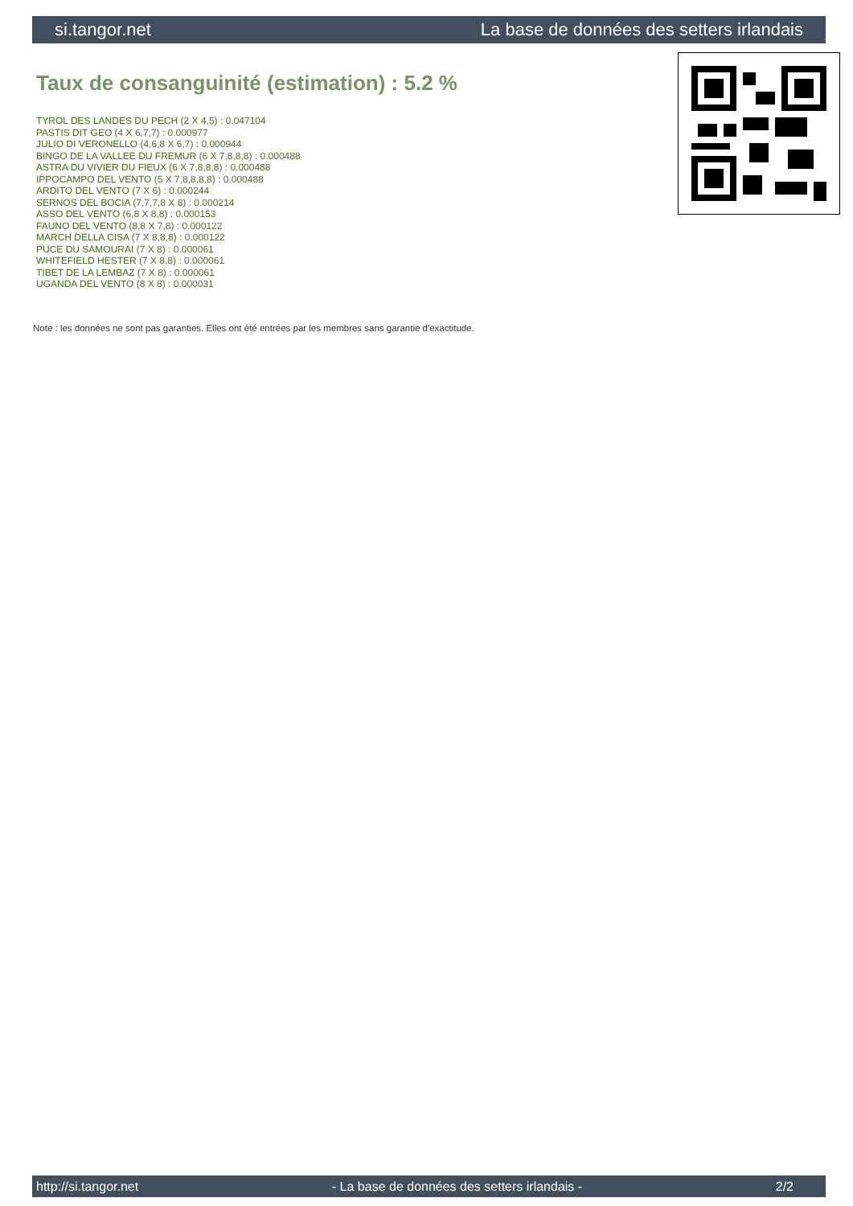si.tangor.net La base de données des setters irlandais
Taux de consanguinité (estimation) : 5.2 %
TYROL DES LANDES DU PECH (2 X 4,5) : 0.047104
PASTIS DIT GEO (4 X 6,7,7) : 0.000977
JULIO DI VERONELLO (4,6,8 X 6,7) : 0.000944
BINGO DE LA VALLEE DU FREMUR (6 X 7,8,8,8) : 0.000488
ASTRA DU VIVIER DU FIEUX (6 X 7,8,8,8) : 0.000488
IPPOCAMPO DEL VENTO (5 X 7,8,8,8,8) : 0.000488
ARDITO DEL VENTO (7 X 6) : 0.000244
SERNOS DEL BOCIA (7,7,7,8 X 8) : 0.000214
ASSO DEL VENTO (6,8 X 8,8) : 0.000153
FAUNO DEL VENTO (8,8 X 7,8) : 0.000122
MARCH DELLA CISA (7 X 8,8,8) : 0.000122
PUCE DU SAMOURAI (7 X 8) : 0.000061
WHITEFIELD HESTER (7 X 8,8) : 0.000061
TIBET DE LA LEMBAZ (7 X 8) : 0.000061
UGANDA DEL VENTO (8 X 8) : 0.000031
Note : les données ne sont pas garanties. Elles ont été entrées par les membres sans garantie d'exactitude.
http://si.tangor.net - La base de données des setters irlandais - 2/2